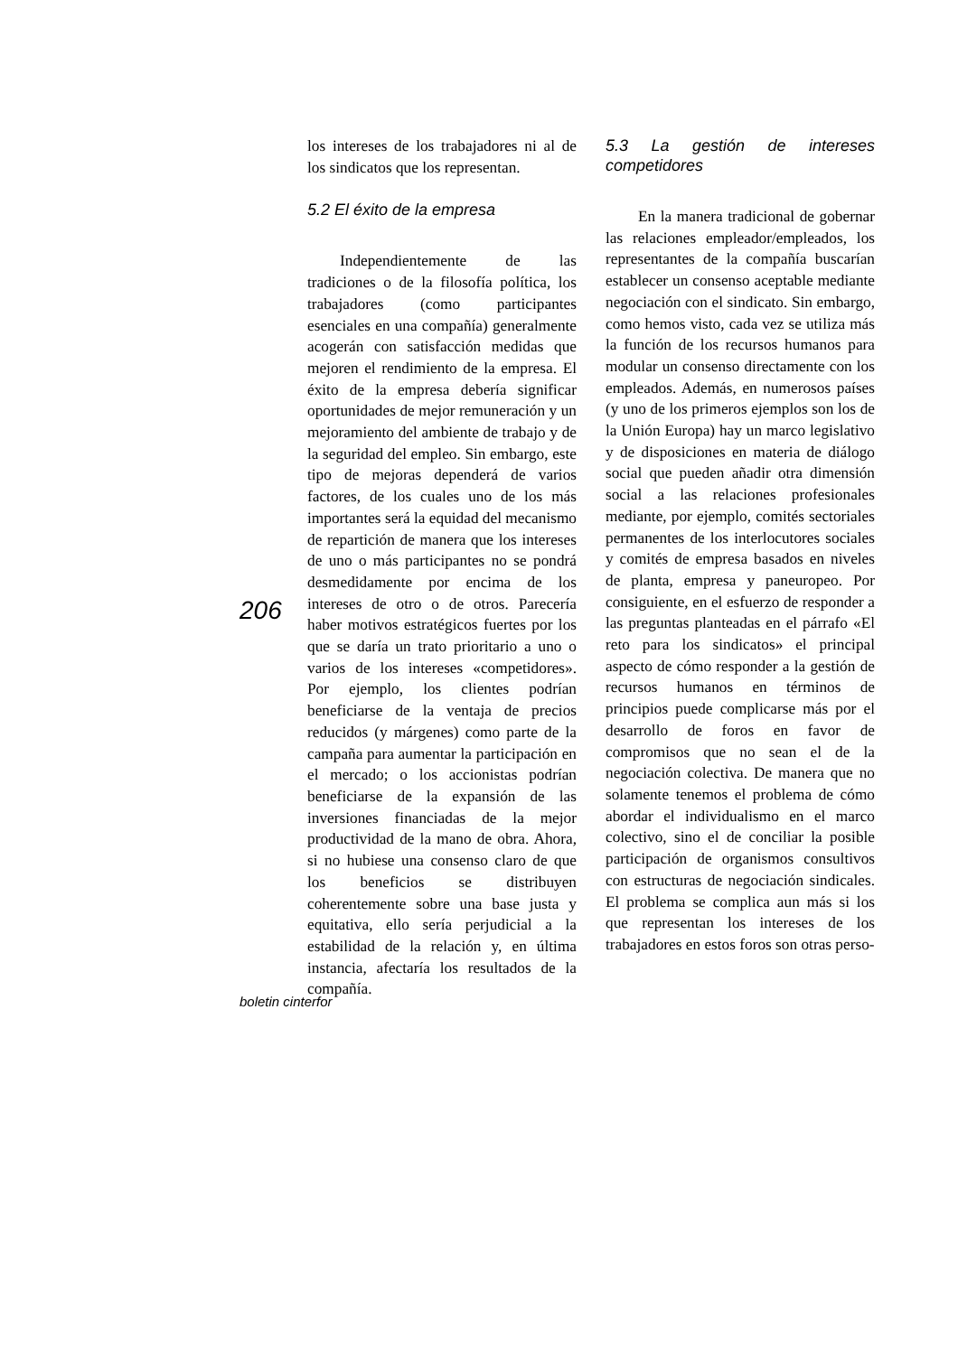los intereses de los trabajadores ni al de los sindicatos que los representan.
5.2 El éxito de la empresa
Independientemente de las tradiciones o de la filosofía política, los trabajadores (como participantes esenciales en una compañía) generalmente acogerán con satisfacción medidas que mejoren el rendimiento de la empresa. El éxito de la empresa debería significar oportunidades de mejor remuneración y un mejoramiento del ambiente de trabajo y de la seguridad del empleo. Sin embargo, este tipo de mejoras dependerá de varios factores, de los cuales uno de los más importantes será la equidad del mecanismo de repartición de manera que los intereses de uno o más participantes no se pondrá desmedidamente por encima de los intereses de otro o de otros. Parecería haber motivos estratégicos fuertes por los que se daría un trato prioritario a uno o varios de los intereses «competidores». Por ejemplo, los clientes podrían beneficiarse de la ventaja de precios reducidos (y márgenes) como parte de la campaña para aumentar la participación en el mercado; o los accionistas podrían beneficiarse de la expansión de las inversiones financiadas de la mejor productividad de la mano de obra. Ahora, si no hubiese una consenso claro de que los beneficios se distribuyen coherentemente sobre una base justa y equitativa, ello sería perjudicial a la estabilidad de la relación y, en última instancia, afectaría los resultados de la compañía.
5.3 La gestión de intereses competidores
En la manera tradicional de gobernar las relaciones empleador/empleados, los representantes de la compañía buscarían establecer un consenso aceptable mediante negociación con el sindicato. Sin embargo, como hemos visto, cada vez se utiliza más la función de los recursos humanos para modular un consenso directamente con los empleados. Además, en numerosos países (y uno de los primeros ejemplos son los de la Unión Europa) hay un marco legislativo y de disposiciones en materia de diálogo social que pueden añadir otra dimensión social a las relaciones profesionales mediante, por ejemplo, comités sectoriales permanentes de los interlocutores sociales y comités de empresa basados en niveles de planta, empresa y paneuropeo. Por consiguiente, en el esfuerzo de responder a las preguntas planteadas en el párrafo «El reto para los sindicatos» el principal aspecto de cómo responder a la gestión de recursos humanos en términos de principios puede complicarse más por el desarrollo de foros en favor de compromisos que no sean el de la negociación colectiva. De manera que no solamente tenemos el problema de cómo abordar el individualismo en el marco colectivo, sino el de conciliar la posible participación de organismos consultivos con estructuras de negociación sindicales. El problema se complica aun más si los que representan los intereses de los trabajadores en estos foros son otras perso-
206
boletin cinterfor